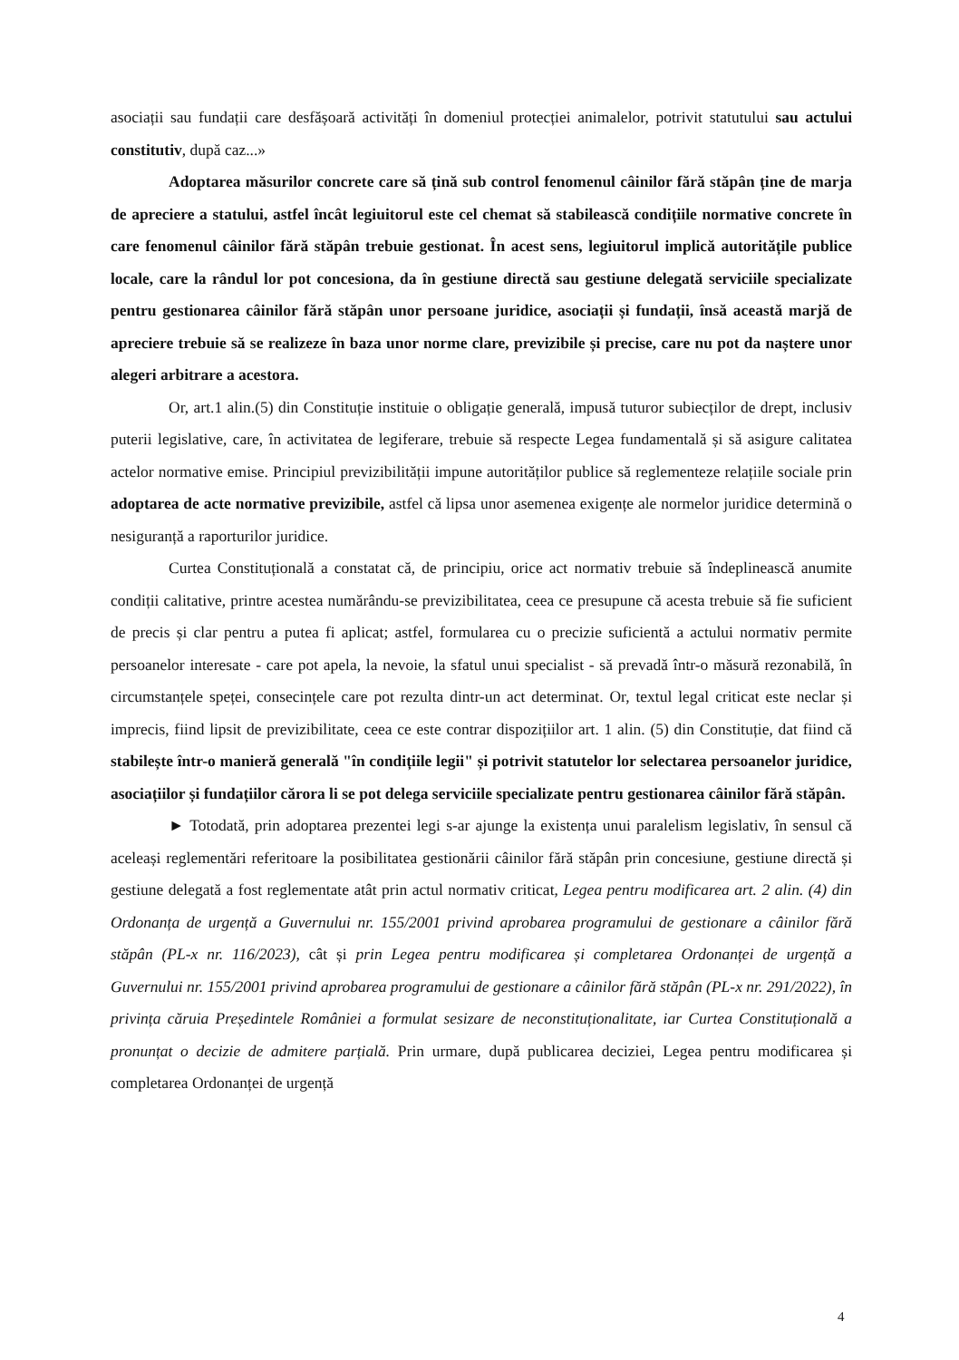asociații sau fundații care desfășoară activități în domeniul protecției animalelor, potrivit statutului sau actului constitutiv, după caz...»
Adoptarea măsurilor concrete care să țină sub control fenomenul câinilor fără stăpân ține de marja de apreciere a statului, astfel încât legiuitorul este cel chemat să stabilească condițiile normative concrete în care fenomenul câinilor fără stăpân trebuie gestionat. În acest sens, legiuitorul implică autoritățile publice locale, care la rândul lor pot concesiona, da în gestiune directă sau gestiune delegată serviciile specializate pentru gestionarea câinilor fără stăpân unor persoane juridice, asociații și fundații, însă această marjă de apreciere trebuie să se realizeze în baza unor norme clare, previzibile și precise, care nu pot da naștere unor alegeri arbitrare a acestora.
Or, art.1 alin.(5) din Constituție instituie o obligație generală, impusă tuturor subiecților de drept, inclusiv puterii legislative, care, în activitatea de legiferare, trebuie să respecte Legea fundamentală și să asigure calitatea actelor normative emise. Principiul previzibilității impune autorităților publice să reglementeze relațiile sociale prin adoptarea de acte normative previzibile, astfel că lipsa unor asemenea exigențe ale normelor juridice determină o nesiguranță a raporturilor juridice.
Curtea Constituțională a constatat că, de principiu, orice act normativ trebuie să îndeplinească anumite condiții calitative, printre acestea numărându-se previzibilitatea, ceea ce presupune că acesta trebuie să fie suficient de precis și clar pentru a putea fi aplicat; astfel, formularea cu o precizie suficientă a actului normativ permite persoanelor interesate - care pot apela, la nevoie, la sfatul unui specialist - să prevadă într-o măsură rezonabilă, în circumstanțele speței, consecințele care pot rezulta dintr-un act determinat. Or, textul legal criticat este neclar și imprecis, fiind lipsit de previzibilitate, ceea ce este contrar dispozițiilor art. 1 alin. (5) din Constituție, dat fiind că stabilește într-o manieră generală "în condițiile legii" și potrivit statutelor lor selectarea persoanelor juridice, asociațiilor și fundațiilor cărora li se pot delega serviciile specializate pentru gestionarea câinilor fără stăpân.
► Totodată, prin adoptarea prezentei legi s-ar ajunge la existența unui paralelism legislativ, în sensul că aceleași reglementări referitoare la posibilitatea gestionării câinilor fără stăpân prin concesiune, gestiune directă și gestiune delegată a fost reglementate atât prin actul normativ criticat, Legea pentru modificarea art. 2 alin. (4) din Ordonanța de urgență a Guvernului nr. 155/2001 privind aprobarea programului de gestionare a câinilor fără stăpân (PL-x nr. 116/2023), cât și prin Legea pentru modificarea și completarea Ordonanței de urgență a Guvernului nr. 155/2001 privind aprobarea programului de gestionare a câinilor fără stăpân (PL-x nr. 291/2022), în privința căruia Președintele României a formulat sesizare de neconstituționalitate, iar Curtea Constituțională a pronunțat o decizie de admitere parțială. Prin urmare, după publicarea deciziei, Legea pentru modificarea și completarea Ordonanței de urgență
4